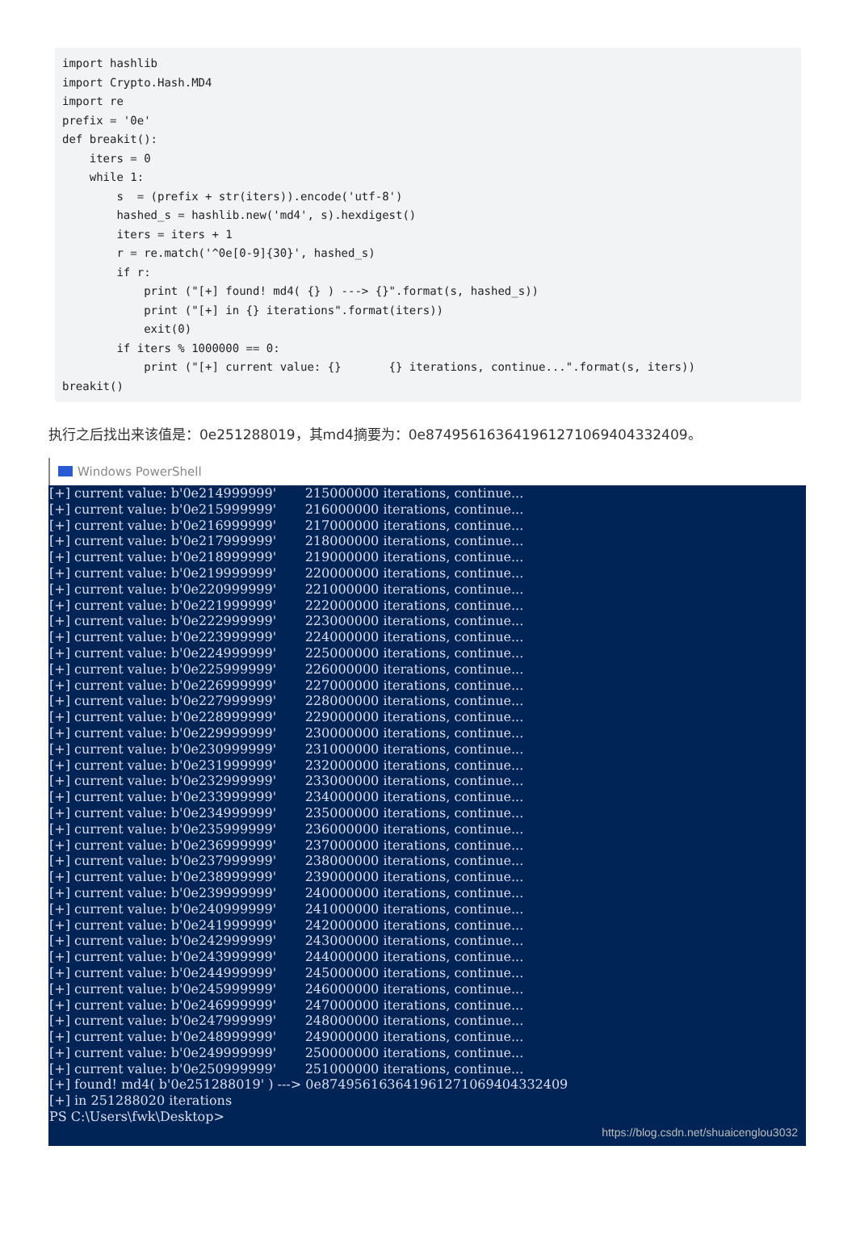import hashlib import Crypto.Hash.MD4 import re prefix = '0e' def breakit(): iters = 0 while 1: s = (prefix + str(iters)).encode('utf-8') hashed_s = hashlib.new('md4', s).hexdigest() iters = iters + 1 r = re.match('^0e[0-9]{30}', hashed_s) if r: print ("[+] found! md4( {} ) ---> {}".format(s, hashed_s)) print ("[+] in {} iterations".format(iters)) exit(0) if iters % 1000000 == 0: print ("[+] current value: {} {} iterations, continue...".format(s, iters)) breakit()
执行之后找出来该值是：0e251288019，其md4摘要为：0e874956163641961271069404332409。
Windows PowerShell
[+] current value: b'0e214999999' 215000000 iterations, continue... [+] current value: b'0e215999999' 216000000 iterations, continue... [+] current value: b'0e216999999' 217000000 iterations, continue... [+] current value: b'0e217999999' 218000000 iterations, continue... [+] current value: b'0e218999999' 219000000 iterations, continue... [+] current value: b'0e219999999' 220000000 iterations, continue... [+] current value: b'0e220999999' 221000000 iterations, continue... [+] current value: b'0e221999999' 222000000 iterations, continue... [+] current value: b'0e222999999' 223000000 iterations, continue... [+] current value: b'0e223999999' 224000000 iterations, continue... [+] current value: b'0e224999999' 225000000 iterations, continue... [+] current value: b'0e225999999' 226000000 iterations, continue... [+] current value: b'0e226999999' 227000000 iterations, continue... [+] current value: b'0e227999999' 228000000 iterations, continue... [+] current value: b'0e228999999' 229000000 iterations, continue... [+] current value: b'0e229999999' 230000000 iterations, continue... [+] current value: b'0e230999999' 231000000 iterations, continue... [+] current value: b'0e231999999' 232000000 iterations, continue... [+] current value: b'0e232999999' 233000000 iterations, continue... [+] current value: b'0e233999999' 234000000 iterations, continue... [+] current value: b'0e234999999' 235000000 iterations, continue... [+] current value: b'0e235999999' 236000000 iterations, continue... [+] current value: b'0e236999999' 237000000 iterations, continue... [+] current value: b'0e237999999' 238000000 iterations, continue... [+] current value: b'0e238999999' 239000000 iterations, continue... [+] current value: b'0e239999999' 240000000 iterations, continue... [+] current value: b'0e240999999' 241000000 iterations, continue... [+] current value: b'0e241999999' 242000000 iterations, continue... [+] current value: b'0e242999999' 243000000 iterations, continue... [+] current value: b'0e243999999' 244000000 iterations, continue... [+] current value: b'0e244999999' 245000000 iterations, continue... [+] current value: b'0e245999999' 246000000 iterations, continue... [+] current value: b'0e246999999' 247000000 iterations, continue... [+] current value: b'0e247999999' 248000000 iterations, continue... [+] current value: b'0e248999999' 249000000 iterations, continue... [+] current value: b'0e249999999' 250000000 iterations, continue... [+] current value: b'0e250999999' 251000000 iterations, continue... [+] found! md4( b'0e251288019' ) ---> 0e874956163641961271069404332409 [+] in 251288020 iterations PS C:\Users\fwk\Desktop>
https://blog.csdn.net/shuaicenglou3032